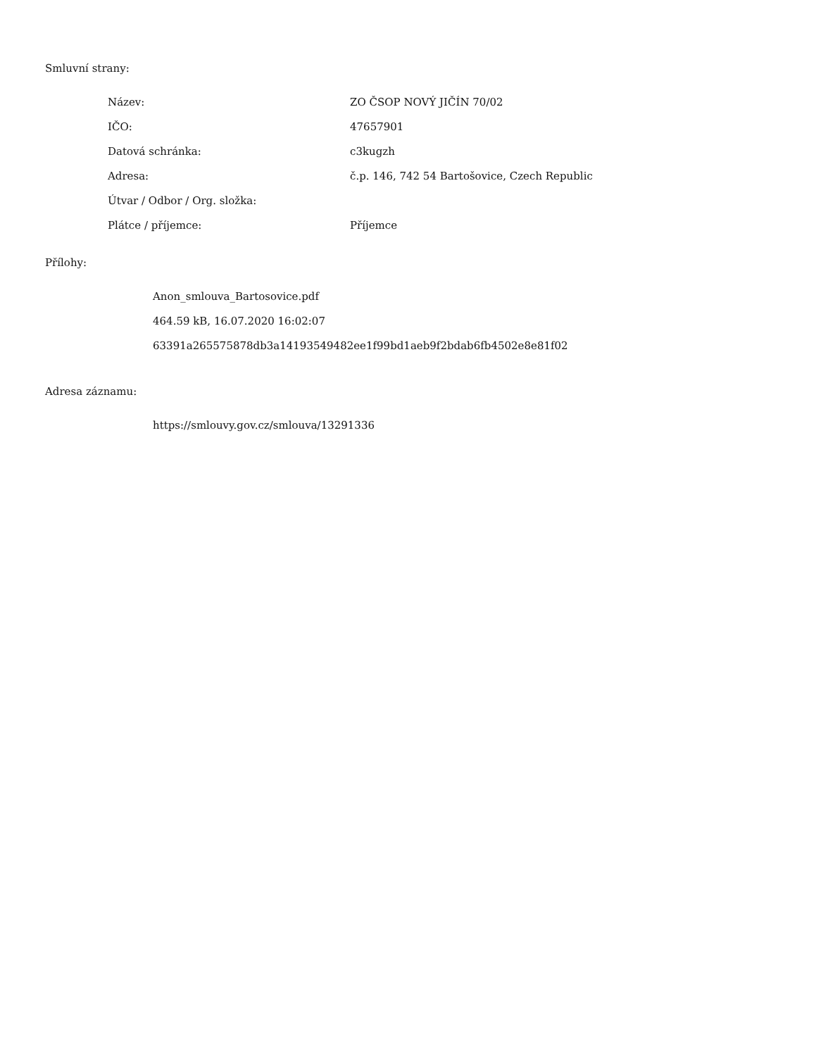Smluvní strany:
| Název: | ZO ČSOP NOVÝ JIČÍN 70/02 |
| IČO: | 47657901 |
| Datová schránka: | c3kugzh |
| Adresa: | č.p. 146, 742 54 Bartošovice, Czech Republic |
| Útvar / Odbor / Org. složka: | |
| Plátce / příjemce: | Příjemce |
Přílohy:
Anon_smlouva_Bartosovice.pdf
464.59 kB, 16.07.2020 16:02:07
63391a265575878db3a14193549482ee1f99bd1aeb9f2bdab6fb4502e8e81f02
Adresa záznamu:
https://smlouvy.gov.cz/smlouva/13291336